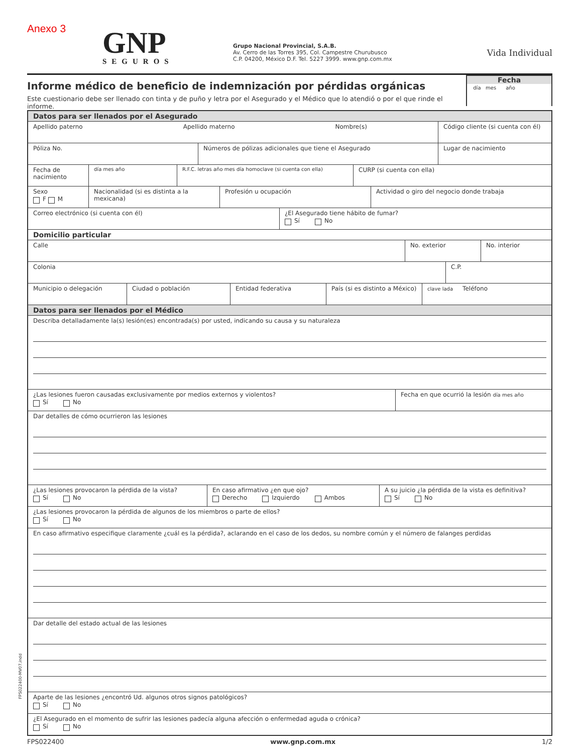FPS022400-MV07.indd
Anexo 3
GNP
SEGUROS
Grupo Nacional Provincial, S.A.B.
Av. Cerro de las Torres 395, Col. Campestre Churubusco
C.P. 04200, México D.F. Tel. 5227 3999. www.gnp.com.mx
Vida Individual
Informe médico de beneficio de indemnización por pérdidas orgánicas
Este cuestionario debe ser llenado con tinta y de puño y letra por el Asegurado y el Médico que lo atendió o por el que rinde el informe.
Fecha
día mes año
Datos para ser llenados por el Asegurado
Apellido paterno Apellido materno Nombre(s)
Código cliente (si cuenta con él)
Póliza No. Números de pólizas adicionales que tiene el Asegurado
Lugar de nacimiento
Fecha de nacimiento
día mes año R.F.C. letras año mes día homoclave (si cuenta con ella)
CURP (si cuenta con ella)
Sexo
F M
Nacionalidad (si es distinta a la mexicana)
Profesión u ocupación Actividad o giro del negocio donde trabaja
Correo electrónico (si cuenta con él) ¿El Asegurado tiene hábito de fumar?
Sí No
Domicilio particular
Calle No. exterior No. interior
Colonia C.P.
Municipio o delegación Ciudad o población Entidad federativa País (si es distinto a México)
clave lada Teléfono
Datos para ser llenados por el Médico
Describa detalladamente la(s) lesión(es) encontrada(s) por usted, indicando su causa y su naturaleza
¿Las lesiones fueron causadas exclusivamente por medios externos y violentos?
Sí No
Fecha en que ocurrió la lesión día mes año
Dar detalles de cómo ocurrieron las lesiones
¿Las lesiones provocaron la pérdida de la vista?
Sí No
En caso afirmativo ¿en que ojo?
Derecho Izquierdo Ambos
A su juicio ¿la pérdida de la vista es definitiva?
Sí No
¿Las lesiones provocaron la pérdida de algunos de los miembros o parte de ellos?
Sí No
En caso afirmativo especifique claramente ¿cuál es la pérdida?, aclarando en el caso de los dedos, su nombre común y el número de falanges perdidas
Dar detalle del estado actual de las lesiones
Aparte de las lesiones ¿encontró Ud. algunos otros signos patológicos?
Sí No
¿El Asegurado en el momento de sufrir las lesiones padecía alguna afección o enfermedad aguda o crónica?
Sí No
FPS022400 www.gnp.com.mx 1/2